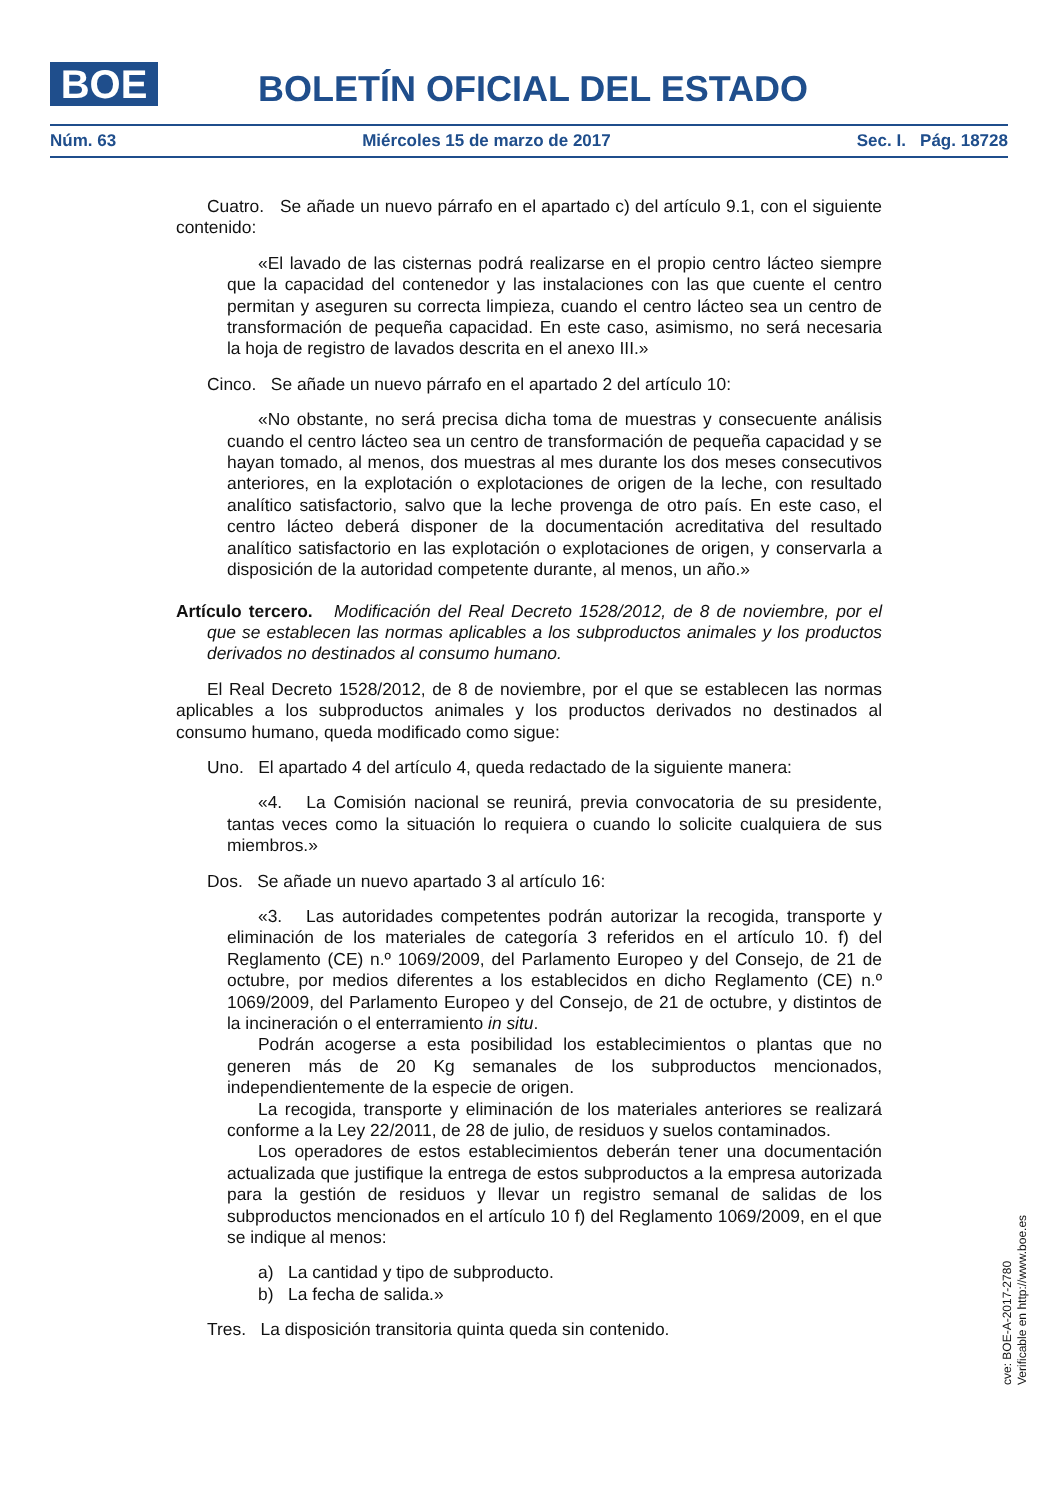BOE BOLETÍN OFICIAL DEL ESTADO
Núm. 63 Miércoles 15 de marzo de 2017 Sec. I. Pág. 18728
Cuatro. Se añade un nuevo párrafo en el apartado c) del artículo 9.1, con el siguiente contenido:
«El lavado de las cisternas podrá realizarse en el propio centro lácteo siempre que la capacidad del contenedor y las instalaciones con las que cuente el centro permitan y aseguren su correcta limpieza, cuando el centro lácteo sea un centro de transformación de pequeña capacidad. En este caso, asimismo, no será necesaria la hoja de registro de lavados descrita en el anexo III.»
Cinco. Se añade un nuevo párrafo en el apartado 2 del artículo 10:
«No obstante, no será precisa dicha toma de muestras y consecuente análisis cuando el centro lácteo sea un centro de transformación de pequeña capacidad y se hayan tomado, al menos, dos muestras al mes durante los dos meses consecutivos anteriores, en la explotación o explotaciones de origen de la leche, con resultado analítico satisfactorio, salvo que la leche provenga de otro país. En este caso, el centro lácteo deberá disponer de la documentación acreditativa del resultado analítico satisfactorio en las explotación o explotaciones de origen, y conservarla a disposición de la autoridad competente durante, al menos, un año.»
Artículo tercero. Modificación del Real Decreto 1528/2012, de 8 de noviembre, por el que se establecen las normas aplicables a los subproductos animales y los productos derivados no destinados al consumo humano.
El Real Decreto 1528/2012, de 8 de noviembre, por el que se establecen las normas aplicables a los subproductos animales y los productos derivados no destinados al consumo humano, queda modificado como sigue:
Uno. El apartado 4 del artículo 4, queda redactado de la siguiente manera:
«4. La Comisión nacional se reunirá, previa convocatoria de su presidente, tantas veces como la situación lo requiera o cuando lo solicite cualquiera de sus miembros.»
Dos. Se añade un nuevo apartado 3 al artículo 16:
«3. Las autoridades competentes podrán autorizar la recogida, transporte y eliminación de los materiales de categoría 3 referidos en el artículo 10. f) del Reglamento (CE) n.º 1069/2009, del Parlamento Europeo y del Consejo, de 21 de octubre, por medios diferentes a los establecidos en dicho Reglamento (CE) n.º 1069/2009, del Parlamento Europeo y del Consejo, de 21 de octubre, y distintos de la incineración o el enterramiento in situ.
Podrán acogerse a esta posibilidad los establecimientos o plantas que no generen más de 20 Kg semanales de los subproductos mencionados, independientemente de la especie de origen.
La recogida, transporte y eliminación de los materiales anteriores se realizará conforme a la Ley 22/2011, de 28 de julio, de residuos y suelos contaminados.
Los operadores de estos establecimientos deberán tener una documentación actualizada que justifique la entrega de estos subproductos a la empresa autorizada para la gestión de residuos y llevar un registro semanal de salidas de los subproductos mencionados en el artículo 10 f) del Reglamento 1069/2009, en el que se indique al menos:
a) La cantidad y tipo de subproducto.
b) La fecha de salida.»
Tres. La disposición transitoria quinta queda sin contenido.
cve: BOE-A-2017-2780
Verificable en http://www.boe.es